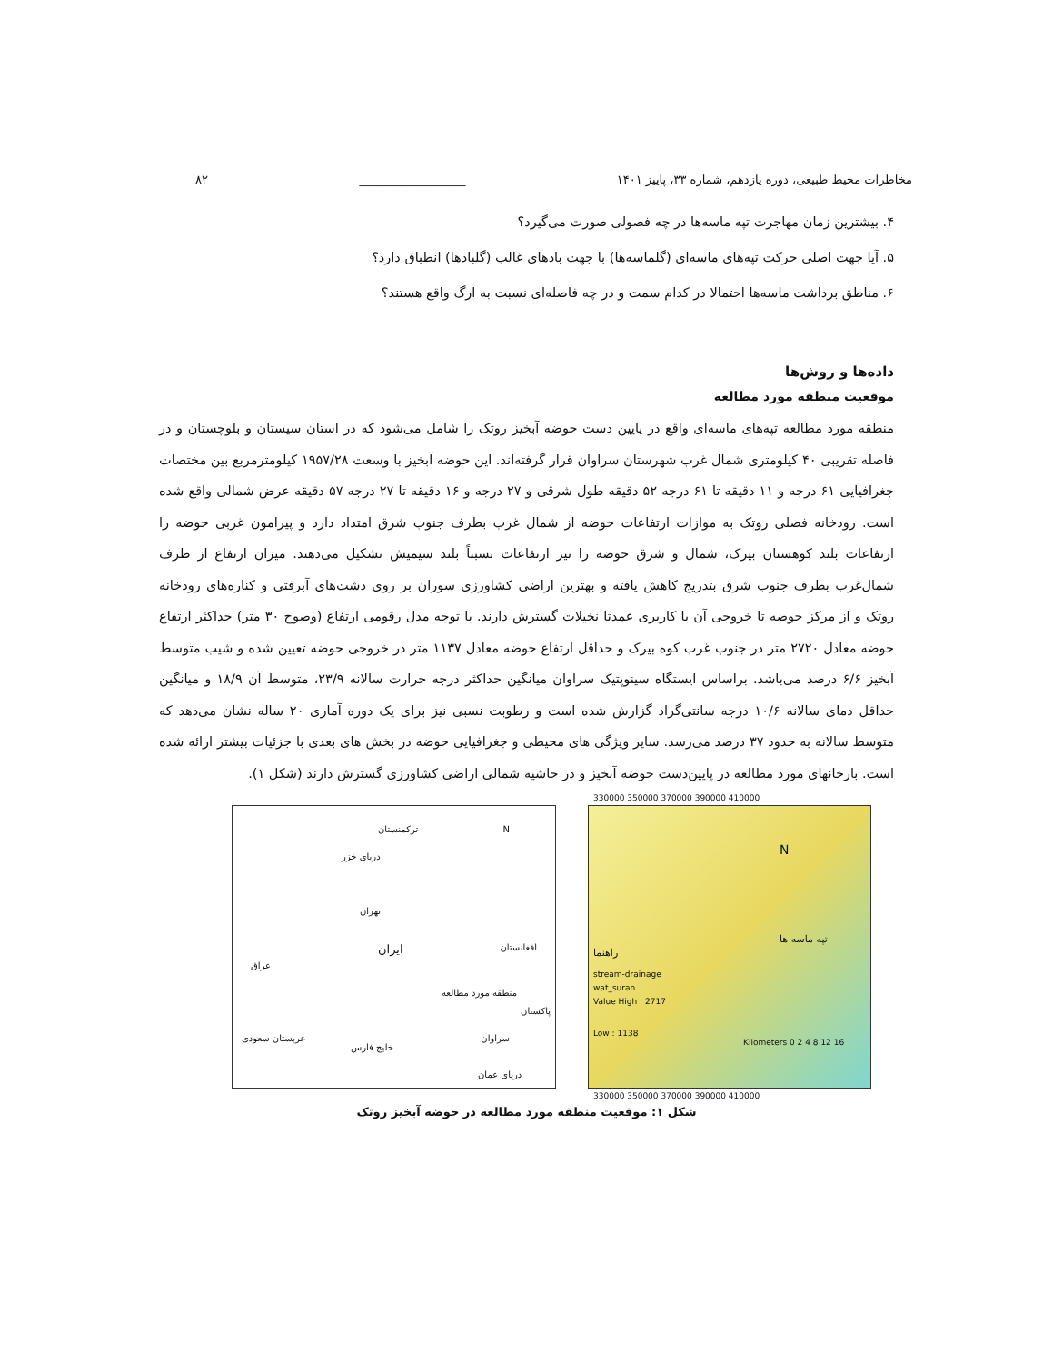مخاطرات محیط طبیعی، دوره یازدهم، شماره ۳۳، پاییز ۱۴۰۱ __________________ ۸۲
۴. بیشترین زمان مهاجرت تپه ماسه‌ها در چه فصولی صورت می‌گیرد؟
۵. آیا جهت اصلی حرکت تپه‌های ماسه‌ای (گلماسه‌ها) با جهت بادهای غالب (گلبادها) انطباق دارد؟
۶. مناطق برداشت ماسه‌ها احتمالا در کدام سمت و در چه فاصله‌ای نسبت به ارگ واقع هستند؟
داده‌ها و روش‌ها
موقعیت منطقه مورد مطالعه
منطقه مورد مطالعه تپه‌های ماسه‌ای واقع در پایین دست حوضه آبخیز روتک را شامل می‌شود که در استان سیستان و بلوچستان و در فاصله تقریبی ۴۰ کیلومتری شمال غرب شهرستان سراوان قرار گرفته‌اند. این حوضه آبخیز با وسعت ۱۹۵۷/۲۸ کیلومترمربع بین مختصات جغرافیایی ۶۱ درجه و ۱۱ دقیقه تا ۶۱ درجه ۵۲ دقیقه طول شرقی و ۲۷ درجه و ۱۶ دقیقه تا ۲۷ درجه ۵۷ دقیقه عرض شمالی واقع شده است. رودخانه فصلی روتک به موازات ارتفاعات حوضه از شمال غرب بطرف جنوب شرق امتداد دارد و پیرامون غربی حوضه را ارتفاعات بلند کوهستان بیرک، شمال و شرق حوضه را نیز ارتفاعات نسبتاً بلند سیمیش تشکیل می‌دهند. میزان ارتفاع از طرف شمال‌غرب بطرف جنوب شرق بتدریج کاهش یافته و بهترین اراضی کشاورزی سوران بر روی دشت‌های آبرفتی و کناره‌های رودخانه روتک و از مرکز حوضه تا خروجی آن با کاربری عمدتا نخیلات گسترش دارند. با توجه مدل رقومی ارتفاع (وضوح ۳۰ متر) حداکثر ارتفاع حوضه معادل ۲۷۲۰ متر در جنوب غرب کوه بیرک و حداقل ارتفاع حوضه معادل ۱۱۳۷ متر در خروجی حوضه تعیین شده و شیب متوسط آبخیز ۶/۶ درصد می‌باشد. براساس ایستگاه سینوپتیک سراوان میانگین حداکثر درجه حرارت سالانه ۲۳/۹، متوسط آن ۱۸/۹ و میانگین حداقل دمای سالانه ۱۰/۶ درجه سانتی‌گراد گزارش شده است و رطوبت نسبی نیز برای یک دوره آماری ۲۰ ساله نشان می‌دهد که متوسط سالانه به حدود ۳۷ درصد می‌رسد. سایر ویژگی های محیطی و جغرافیایی حوضه در بخش های بعدی با جزئیات بیشتر ارائه شده است. بارخانهای مورد مطالعه در پایین‌دست حوضه آبخیز و در حاشیه شمالی اراضی کشاورزی گسترش دارند (شکل ۱).
ترکمنستان N
دریای خزر
تهران
ایران
عراق
افغانستان
منطقه مورد مطالعه
پاکستان
عربستان سعودی
خلیج فارس
سراوان
دریای عمان
330000 350000 370000 390000 410000
N
تپه ماسه ها
راهنما
stream-drainage
wat_suran
Value High : 2717
Low : 1138
Kilometers 0 2 4 8 12 16
330000 350000 370000 390000 410000
شکل ۱: موقعیت منطقه مورد مطالعه در حوضه آبخیز روتک